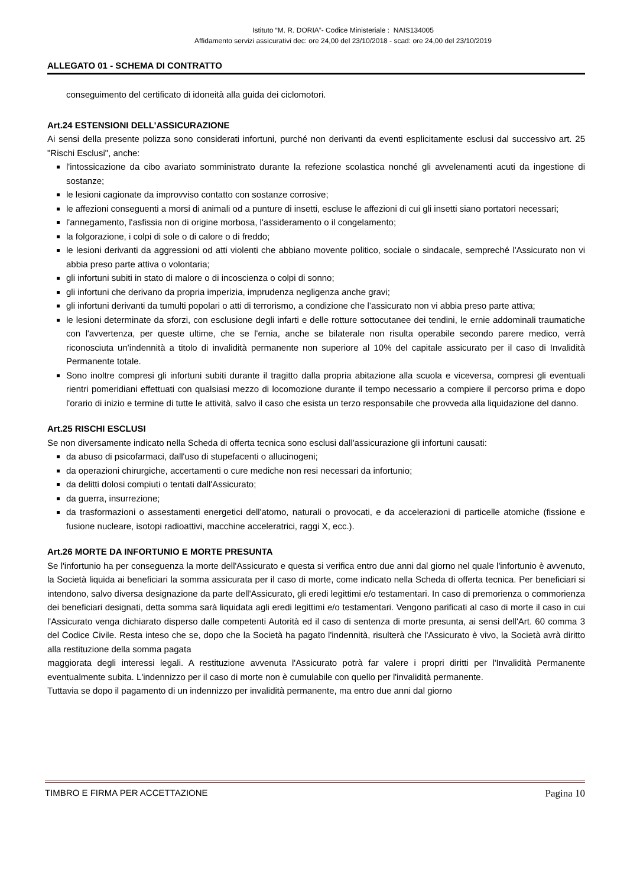Istituto “M. R. DORIA”- Codice Ministeriale : NAIS134005
Affidamento servizi assicurativi dec: ore 24,00 del 23/10/2018 - scad: ore 24,00 del 23/10/2019
ALLEGATO 01 - SCHEMA DI CONTRATTO
conseguimento del certificato di idoneità alla guida dei ciclomotori.
Art.24 ESTENSIONI DELL'ASSICURAZIONE
Ai sensi della presente polizza sono considerati infortuni, purché non derivanti da eventi esplicitamente esclusi dal successivo art. 25 "Rischi Esclusi", anche:
l'intossicazione da cibo avariato somministrato durante la refezione scolastica nonché gli avvelenamenti acuti da ingestione di sostanze;
le lesioni cagionate da improvviso contatto con sostanze corrosive;
le affezioni conseguenti a morsi di animali od a punture di insetti, escluse le affezioni di cui gli insetti siano portatori necessari;
l'annegamento, l'asfissia non di origine morbosa, l'assideramento o il congelamento;
la folgorazione, i colpi di sole o di calore o di freddo;
le lesioni derivanti da aggressioni od atti violenti che abbiano movente politico, sociale o sindacale, sempreché l'Assicurato non vi abbia preso parte attiva o volontaria;
gli infortuni subiti in stato di malore o di incoscienza o colpi di sonno;
gli infortuni che derivano da propria imperizia, imprudenza negligenza anche gravi;
gli infortuni derivanti da tumulti popolari o atti di terrorismo, a condizione che l’assicurato non vi abbia preso parte attiva;
le lesioni determinate da sforzi, con esclusione degli infarti e delle rotture sottocutanee dei tendini, le ernie addominali traumatiche con l'avvertenza, per queste ultime, che se l'ernia, anche se bilaterale non risulta operabile secondo parere medico, verrà riconosciuta un'indennità a titolo di invalidità permanente non superiore al 10% del capitale assicurato per il caso di Invalidità Permanente totale.
Sono inoltre compresi gli infortuni subiti durante il tragitto dalla propria abitazione alla scuola e viceversa, compresi gli eventuali rientri pomeridiani effettuati con qualsiasi mezzo di locomozione durante il tempo necessario a compiere il percorso prima e dopo l'orario di inizio e termine di tutte le attività, salvo il caso che esista un terzo responsabile che provveda alla liquidazione del danno.
Art.25 RISCHI ESCLUSI
Se non diversamente indicato nella Scheda di offerta tecnica sono esclusi dall'assicurazione gli infortuni causati:
da abuso di psicofarmaci, dall'uso di stupefacenti o allucinogeni;
da operazioni chirurgiche, accertamenti o cure mediche non resi necessari da infortunio;
da delitti dolosi compiuti o tentati dall'Assicurato;
da guerra, insurrezione;
da trasformazioni o assestamenti energetici dell'atomo, naturali o provocati, e da accelerazioni di particelle atomiche (fissione e fusione nucleare, isotopi radioattivi, macchine acceleratrici, raggi X, ecc.).
Art.26 MORTE DA INFORTUNIO E MORTE PRESUNTA
Se l'infortunio ha per conseguenza la morte dell'Assicurato e questa si verifica entro due anni dal giorno nel quale l'infortunio è avvenuto, la Società liquida ai beneficiari la somma assicurata per il caso di morte, come indicato nella Scheda di offerta tecnica. Per beneficiari si intendono, salvo diversa designazione da parte dell'Assicurato, gli eredi legittimi e/o testamentari. In caso di premorienza o commorienza dei beneficiari designati, detta somma sarà liquidata agli eredi legittimi e/o testamentari. Vengono parificati al caso di morte il caso in cui l'Assicurato venga dichiarato disperso dalle competenti Autorità ed il caso di sentenza di morte presunta, ai sensi dell'Art. 60 comma 3 del Codice Civile. Resta inteso che se, dopo che la Società ha pagato l'indennità, risulterà che l'Assicurato è vivo, la Società avrà diritto alla restituzione della somma pagata
maggiorata degli interessi legali. A restituzione avvenuta l'Assicurato potrà far valere i propri diritti per l'Invalidità Permanente eventualmente subita. L'indennizzo per il caso di morte non è cumulabile con quello per l'invalidità permanente.
Tuttavia se dopo il pagamento di un indennizzo per invalidità permanente, ma entro due anni dal giorno
TIMBRO E FIRMA PER ACCETTAZIONE Pagina 10